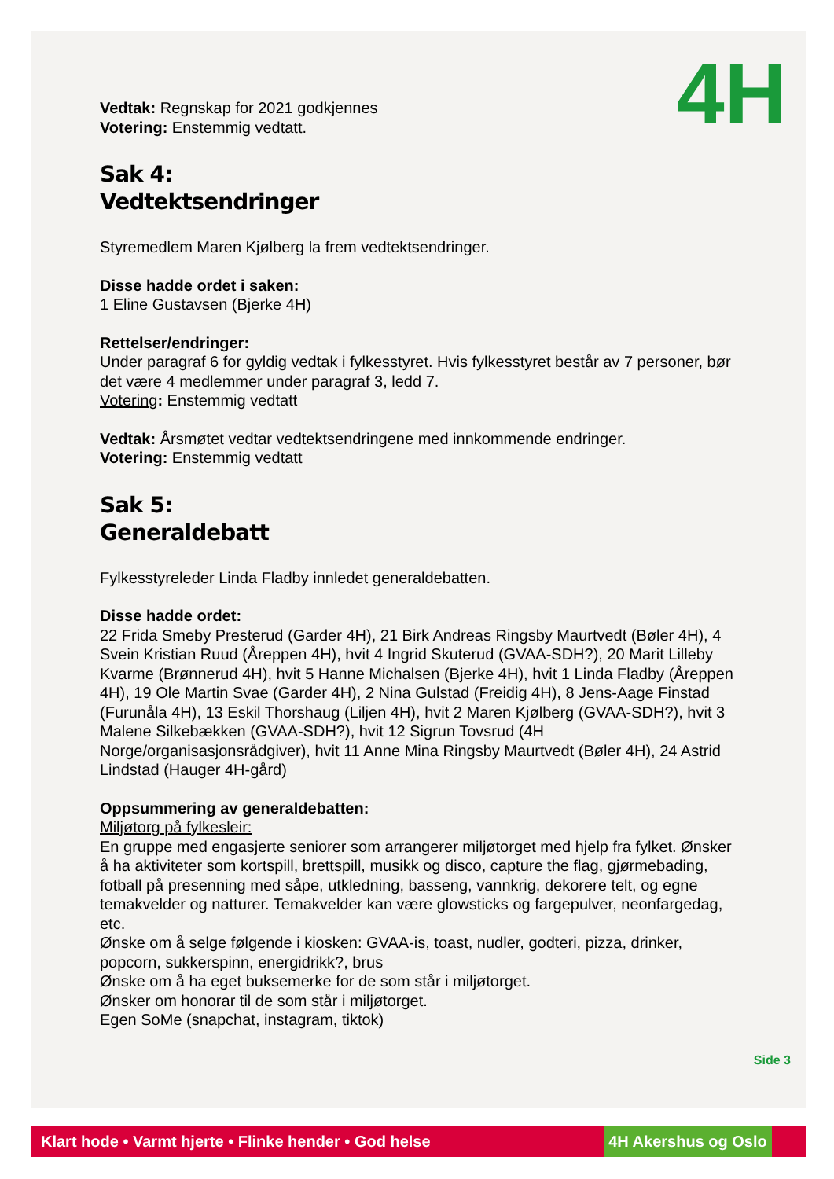4H
Vedtak: Regnskap for 2021 godkjennes
Votering: Enstemmig vedtatt.
Sak 4:
Vedtektsendringer
Styremedlem Maren Kjølberg la frem vedtektsendringer.
Disse hadde ordet i saken:
1 Eline Gustavsen (Bjerke 4H)
Rettelser/endringer:
Under paragraf 6 for gyldig vedtak i fylkesstyret. Hvis fylkesstyret består av 7 personer, bør det være 4 medlemmer under paragraf 3, ledd 7.
Votering: Enstemmig vedtatt
Vedtak: Årsmøtet vedtar vedtektsendringene med innkommende endringer.
Votering: Enstemmig vedtatt
Sak 5:
Generaldebatt
Fylkesstyreleder Linda Fladby innledet generaldebatten.
Disse hadde ordet:
22 Frida Smeby Presterud (Garder 4H), 21 Birk Andreas Ringsby Maurtvedt (Bøler 4H), 4 Svein Kristian Ruud (Åreppen 4H), hvit 4 Ingrid Skuterud (GVAA-SDH?), 20 Marit Lilleby Kvarme (Brønnerud 4H), hvit 5 Hanne Michalsen (Bjerke 4H), hvit 1 Linda Fladby (Åreppen 4H), 19 Ole Martin Svae (Garder 4H), 2 Nina Gulstad (Freidig 4H), 8 Jens-Aage Finstad (Furunåla 4H), 13 Eskil Thorshaug (Liljen 4H), hvit 2 Maren Kjølberg (GVAA-SDH?), hvit 3 Malene Silkebækken (GVAA-SDH?), hvit 12 Sigrun Tovsrud (4H Norge/organisasjonsrådgiver), hvit 11 Anne Mina Ringsby Maurtvedt (Bøler 4H), 24 Astrid Lindstad (Hauger 4H-gård)
Oppsummering av generaldebatten:
Miljøtorg på fylkesleir:
En gruppe med engasjerte seniorer som arrangerer miljøtorget med hjelp fra fylket. Ønsker å ha aktiviteter som kortspill, brettspill, musikk og disco, capture the flag, gjørmebading, fotball på presenning med såpe, utkledning, basseng, vannkrig, dekorere telt, og egne temakvelder og natturer. Temakvelder kan være glowsticks og fargepulver, neonfargedag, etc.
Ønske om å selge følgende i kiosken: GVAA-is, toast, nudler, godteri, pizza, drinker, popcorn, sukkerspinn, energidrikk?, brus
Ønske om å ha eget buksemerke for de som står i miljøtorget.
Ønsker om honorar til de som står i miljøtorget.
Egen SoMe (snapchat, instagram, tiktok)
Side 3
Klart hode • Varmt hjerte • Flinke hender • God helse 4H Akershus og Oslo